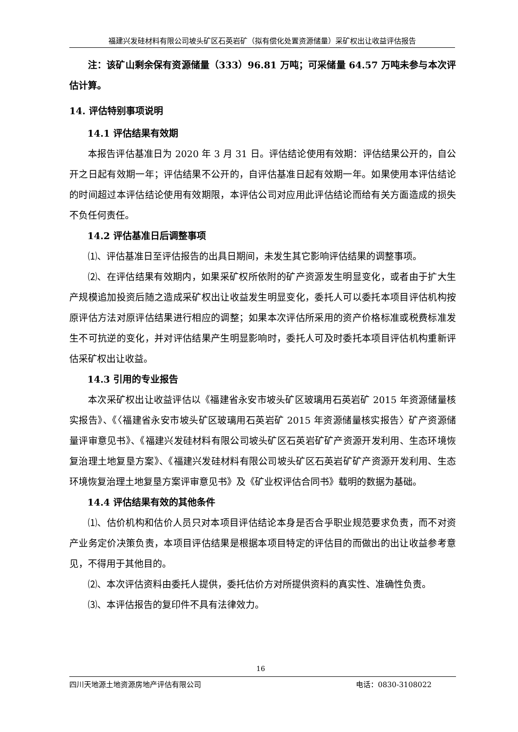福建兴发硅材料有限公司坡头矿区石英岩矿（拟有偿化处置资源储量）采矿权出让收益评估报告
注：该矿山剩余保有资源储量（333）96.81 万吨；可采储量 64.57 万吨未参与本次评估计算。
14. 评估特别事项说明
14.1 评估结果有效期
本报告评估基准日为 2020 年 3 月 31 日。评估结论使用有效期：评估结果公开的，自公开之日起有效期一年；评估结果不公开的，自评估基准日起有效期一年。如果使用本评估结论的时间超过本评估结论使用有效期限，本评估公司对应用此评估结论而给有关方面造成的损失不负任何责任。
14.2 评估基准日后调整事项
⑴、评估基准日至评估报告的出具日期间，未发生其它影响评估结果的调整事项。
⑵、在评估结果有效期内，如果采矿权所依附的矿产资源发生明显变化，或者由于扩大生产规模追加投资后随之造成采矿权出让收益发生明显变化，委托人可以委托本项目评估机构按原评估方法对原评估结果进行相应的调整；如果本次评估所采用的资产价格标准或税费标准发生不可抗逆的变化，并对评估结果产生明显影响时，委托人可及时委托本项目评估机构重新评估采矿权出让收益。
14.3 引用的专业报告
本次采矿权出让收益评估以《福建省永安市坡头矿区玻璃用石英岩矿 2015 年资源储量核实报告》、《〈福建省永安市坡头矿区玻璃用石英岩矿 2015 年资源储量核实报告〉矿产资源储量评审意见书》、《福建兴发硅材料有限公司坡头矿区石英岩矿矿产资源开发利用、生态环境恢复治理土地复垦方案》、《福建兴发硅材料有限公司坡头矿区石英岩矿矿产资源开发利用、生态环境恢复治理土地复垦方案评审意见书》及《矿业权评估合同书》载明的数据为基础。
14.4 评估结果有效的其他条件
⑴、估价机构和估价人员只对本项目评估结论本身是否合乎职业规范要求负责，而不对资产业务定价决策负责，本项目评估结果是根据本项目特定的评估目的而做出的出让收益参考意见，不得用于其他目的。
⑵、本次评估资料由委托人提供，委托估价方对所提供资料的真实性、准确性负责。
⑶、本评估报告的复印件不具有法律效力。
16
四川天地源土地资源房地产评估有限公司 电话：0830-3108022